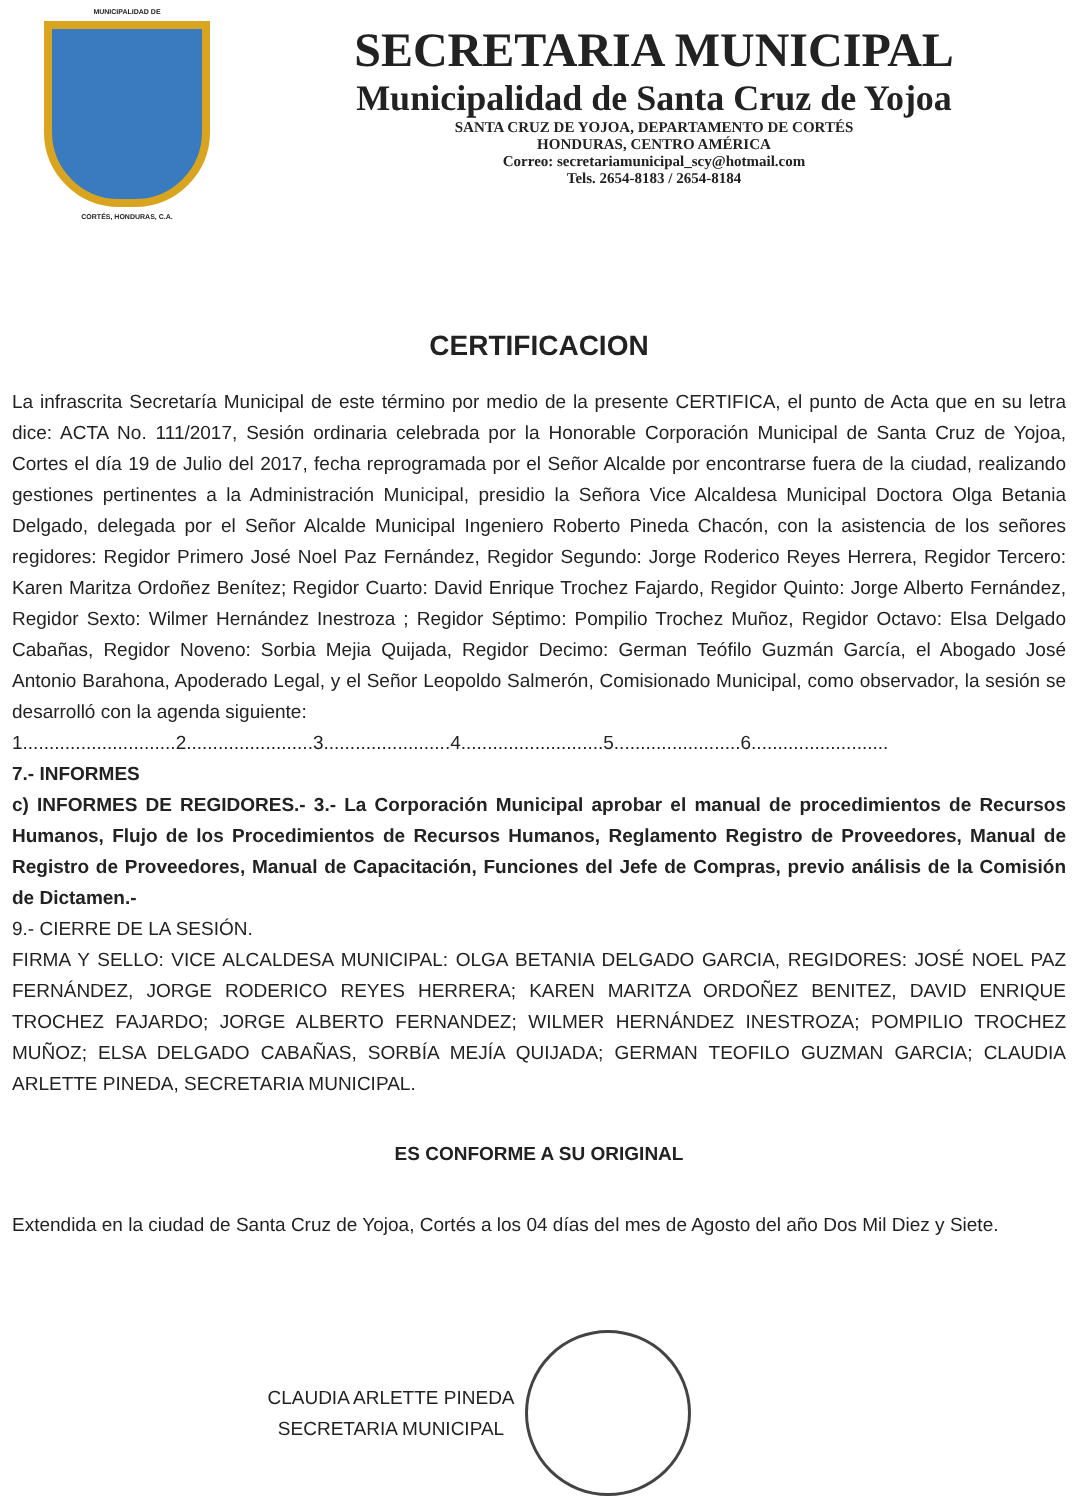MUNICIPALIDAD DE
CORTÉS, HONDURAS, C.A.
SECRETARIA MUNICIPAL
Municipalidad de Santa Cruz de Yojoa
SANTA CRUZ DE YOJOA, DEPARTAMENTO DE CORTÉS
HONDURAS, CENTRO AMÉRICA
Correo: secretariamunicipal_scy@hotmail.com
Tels. 2654-8183 / 2654-8184
CERTIFICACION
La infrascrita Secretaría Municipal de este término por medio de la presente CERTIFICA, el punto de Acta que en su letra dice: ACTA No. 111/2017, Sesión ordinaria celebrada por la Honorable Corporación Municipal de Santa Cruz de Yojoa, Cortes el día 19 de Julio del 2017, fecha reprogramada por el Señor Alcalde por encontrarse fuera de la ciudad, realizando gestiones pertinentes a la Administración Municipal, presidio la Señora Vice Alcaldesa Municipal Doctora Olga Betania Delgado, delegada por el Señor Alcalde Municipal Ingeniero Roberto Pineda Chacón, con la asistencia de los señores regidores: Regidor Primero José Noel Paz Fernández, Regidor Segundo: Jorge Roderico Reyes Herrera, Regidor Tercero: Karen Maritza Ordoñez Benítez; Regidor Cuarto: David Enrique Trochez Fajardo, Regidor Quinto: Jorge Alberto Fernández, Regidor Sexto: Wilmer Hernández Inestroza ; Regidor Séptimo: Pompilio Trochez Muñoz, Regidor Octavo: Elsa Delgado Cabañas, Regidor Noveno: Sorbia Mejia Quijada, Regidor Decimo: German Teófilo Guzmán García, el Abogado José Antonio Barahona, Apoderado Legal, y el Señor Leopoldo Salmerón, Comisionado Municipal, como observador, la sesión se desarrolló con la agenda siguiente:
1.............................2........................3........................4...........................5........................6..........................
7.- INFORMES
c) INFORMES DE REGIDORES.- 3.- La Corporación Municipal aprobar el manual de procedimientos de Recursos Humanos, Flujo de los Procedimientos de Recursos Humanos, Reglamento Registro de Proveedores, Manual de Registro de Proveedores, Manual de Capacitación, Funciones del Jefe de Compras, previo análisis de la Comisión de Dictamen.-
9.- CIERRE DE LA SESIÓN.
FIRMA Y SELLO: VICE ALCALDESA MUNICIPAL: OLGA BETANIA DELGADO GARCIA, REGIDORES: JOSÉ NOEL PAZ FERNÁNDEZ, JORGE RODERICO REYES HERRERA; KAREN MARITZA ORDOÑEZ BENITEZ, DAVID ENRIQUE TROCHEZ FAJARDO; JORGE ALBERTO FERNANDEZ; WILMER HERNÁNDEZ INESTROZA; POMPILIO TROCHEZ MUÑOZ; ELSA DELGADO CABAÑAS, SORBÍA MEJÍA QUIJADA; GERMAN TEOFILO GUZMAN GARCIA; CLAUDIA ARLETTE PINEDA, SECRETARIA MUNICIPAL.
ES CONFORME A SU ORIGINAL
Extendida en la ciudad de Santa Cruz de Yojoa, Cortés a los 04 días del mes de Agosto del año Dos Mil Diez y Siete.
CLAUDIA ARLETTE PINEDA
SECRETARIA MUNICIPAL